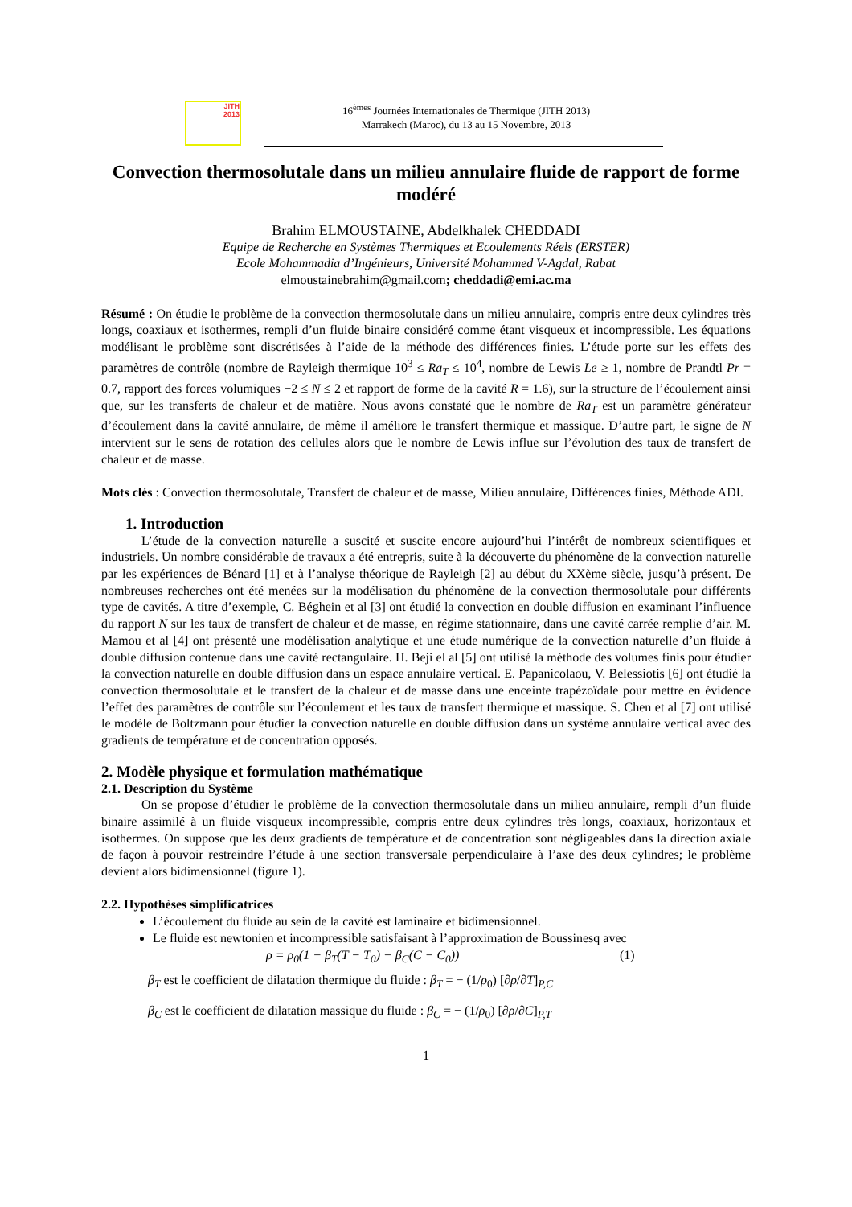JITH
2013
16<sup>èmes</sup> Journées Internationales de Thermique (JITH 2013)
Marrakech (Maroc), du 13 au 15 Novembre, 2013
Convection thermosolutale dans un milieu annulaire fluide de rapport de forme modéré
Brahim ELMOUSTAINE, Abdelkhalek CHEDDADI
Equipe de Recherche en Systèmes Thermiques et Ecoulements Réels (ERSTER)
Ecole Mohammadia d’Ingénieurs, Université Mohammed V-Agdal, Rabat
elmoustainebrahim@gmail.com; cheddadi@emi.ac.ma
Résumé : On étudie le problème de la convection thermosolutale dans un milieu annulaire, compris entre deux cylindres très longs, coaxiaux et isothermes, rempli d’un fluide binaire considéré comme étant visqueux et incompressible. Les équations modélisant le problème sont discrétisées à l’aide de la méthode des différences finies. L’étude porte sur les effets des paramètres de contrôle (nombre de Rayleigh thermique 10<sup>3</sup> ≤ Ra<sub>T</sub> ≤ 10<sup>4</sup>, nombre de Lewis Le ≥ 1, nombre de Prandtl Pr = 0.7, rapport des forces volumiques −2 ≤ N ≤ 2 et rapport de forme de la cavité R = 1.6), sur la structure de l’écoulement ainsi que, sur les transferts de chaleur et de matière. Nous avons constaté que le nombre de Ra<sub>T</sub> est un paramètre générateur d’écoulement dans la cavité annulaire, de même il améliore le transfert thermique et massique. D’autre part, le signe de N intervient sur le sens de rotation des cellules alors que le nombre de Lewis influe sur l’évolution des taux de transfert de chaleur et de masse.
Mots clés : Convection thermosolutale, Transfert de chaleur et de masse, Milieu annulaire, Différences finies, Méthode ADI.
1. Introduction
L’étude de la convection naturelle a suscité et suscite encore aujourd’hui l’intérêt de nombreux scientifiques et industriels. Un nombre considérable de travaux a été entrepris, suite à la découverte du phénomène de la convection naturelle par les expériences de Bénard [1] et à l’analyse théorique de Rayleigh [2] au début du XXème siècle, jusqu’à présent. De nombreuses recherches ont été menées sur la modélisation du phénomène de la convection thermosolutale pour différents type de cavités. A titre d’exemple, C. Béghein et al [3] ont étudié la convection en double diffusion en examinant l’influence du rapport N sur les taux de transfert de chaleur et de masse, en régime stationnaire, dans une cavité carrée remplie d’air. M. Mamou et al [4] ont présenté une modélisation analytique et une étude numérique de la convection naturelle d’un fluide à double diffusion contenue dans une cavité rectangulaire. H. Beji el al [5] ont utilisé la méthode des volumes finis pour étudier la convection naturelle en double diffusion dans un espace annulaire vertical. E. Papanicolaou, V. Belessiotis [6] ont étudié la convection thermosolutale et le transfert de la chaleur et de masse dans une enceinte trapézoïdale pour mettre en évidence l’effet des paramètres de contrôle sur l’écoulement et les taux de transfert thermique et massique. S. Chen et al [7] ont utilisé le modèle de Boltzmann pour étudier la convection naturelle en double diffusion dans un système annulaire vertical avec des gradients de température et de concentration opposés.
2. Modèle physique et formulation mathématique
2.1. Description du Système
On se propose d’étudier le problème de la convection thermosolutale dans un milieu annulaire, rempli d’un fluide binaire assimilé à un fluide visqueux incompressible, compris entre deux cylindres très longs, coaxiaux, horizontaux et isothermes. On suppose que les deux gradients de température et de concentration sont négligeables dans la direction axiale de façon à pouvoir restreindre l’étude à une section transversale perpendiculaire à l’axe des deux cylindres; le problème devient alors bidimensionnel (figure 1).
2.2. Hypothèses simplificatrices
L’écoulement du fluide au sein de la cavité est laminaire et bidimensionnel.
Le fluide est newtonien et incompressible satisfaisant à l’approximation de Boussinesq avec
ρ = ρ<sub>0</sub>(1 − β<sub>T</sub>(T − T<sub>0</sub>) − β<sub>C</sub>(C − C<sub>0</sub>)) (1)
β<sub>T</sub> est le coefficient de dilatation thermique du fluide : β<sub>T</sub> = − (1/ρ<sub>0</sub>) [∂ρ/∂T]<sub>P,C</sub>
β<sub>C</sub> est le coefficient de dilatation massique du fluide : β<sub>C</sub> = − (1/ρ<sub>0</sub>) [∂ρ/∂C]<sub>P,T</sub>
1